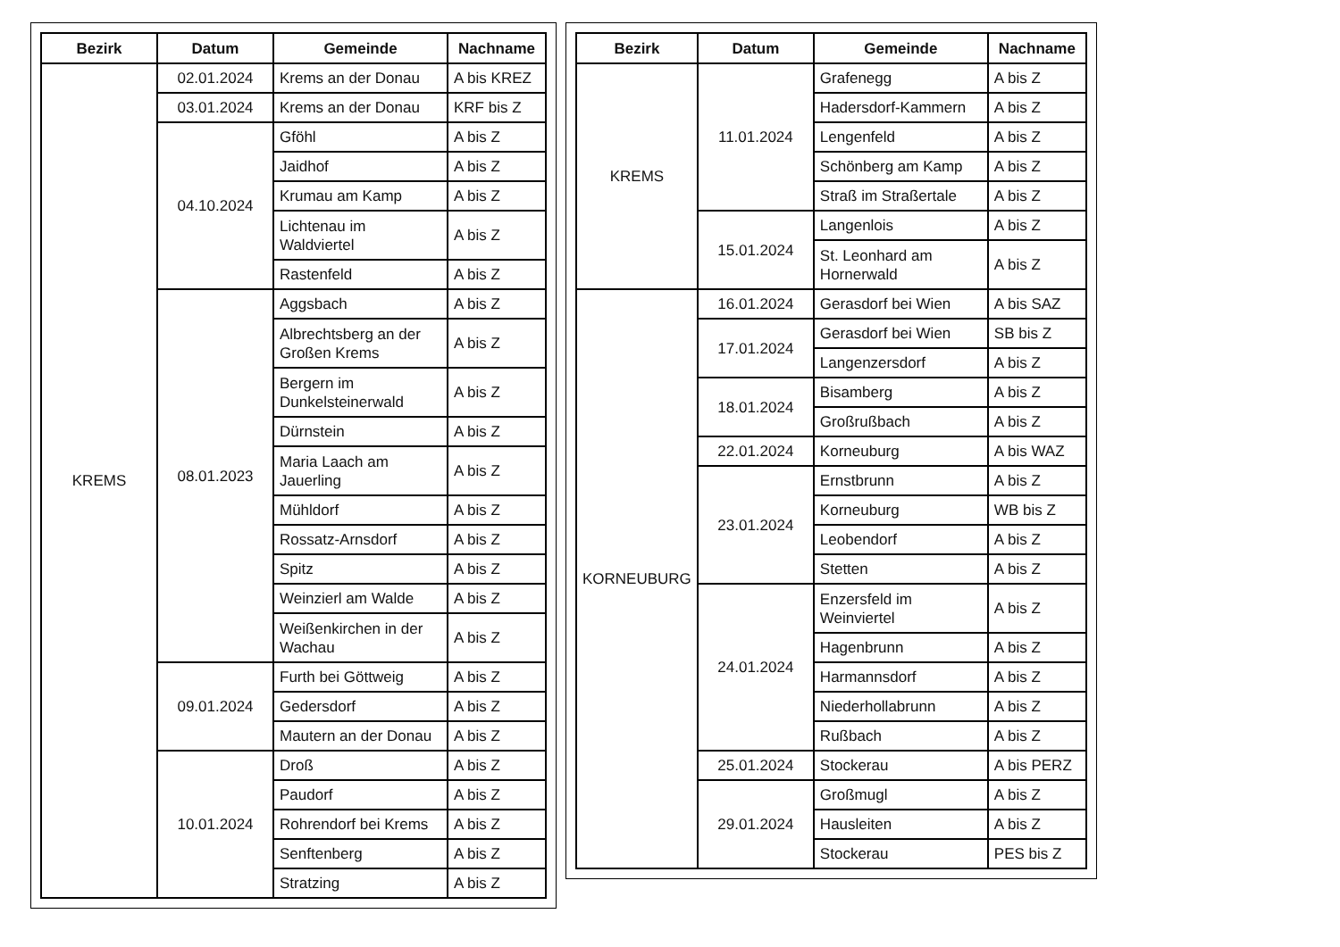| Bezirk | Datum | Gemeinde | Nachname |
| --- | --- | --- | --- |
| KREMS | 02.01.2024 | Krems an der Donau | A bis KREZ |
| | 03.01.2024 | Krems an der Donau | KRF bis Z |
| | 04.10.2024 | Gföhl | A bis Z |
| | | Jaidhof | A bis Z |
| | | Krumau am Kamp | A bis Z |
| | | Lichtenau im Waldviertel | A bis Z |
| | | Rastenfeld | A bis Z |
| | 08.01.2023 | Aggsbach | A bis Z |
| | | Albrechtsberg an der Großen Krems | A bis Z |
| | | Bergern im Dunkelsteinerwald | A bis Z |
| | | Dürnstein | A bis Z |
| | | Maria Laach am Jauerling | A bis Z |
| | | Mühldorf | A bis Z |
| | | Rossatz-Arnsdorf | A bis Z |
| | | Spitz | A bis Z |
| | | Weinzierl am Walde | A bis Z |
| | | Weißenkirchen in der Wachau | A bis Z |
| | 09.01.2024 | Furth bei Göttweig | A bis Z |
| | | Gedersdorf | A bis Z |
| | | Mautern an der Donau | A bis Z |
| | 10.01.2024 | Droß | A bis Z |
| | | Paudorf | A bis Z |
| | | Rohrendorf bei Krems | A bis Z |
| | | Senftenberg | A bis Z |
| | | Stratzing | A bis Z |
| Bezirk | Datum | Gemeinde | Nachname |
| --- | --- | --- | --- |
| KREMS | 11.01.2024 | Grafenegg | A bis Z |
| | | Hadersdorf-Kammern | A bis Z |
| | | Lengenfeld | A bis Z |
| | | Schönberg am Kamp | A bis Z |
| | | Straß im Straßertale | A bis Z |
| | 15.01.2024 | Langenlois | A bis Z |
| | | St. Leonhard am Hornerwald | A bis Z |
| KORNEUBURG | 16.01.2024 | Gerasdorf bei Wien | A bis SAZ |
| | 17.01.2024 | Gerasdorf bei Wien | SB bis Z |
| | | Langenzersdorf | A bis Z |
| | 18.01.2024 | Bisamberg | A bis Z |
| | | Großrußbach | A bis Z |
| | 22.01.2024 | Korneuburg | A bis WAZ |
| | 23.01.2024 | Ernstbrunn | A bis Z |
| | | Korneuburg | WB bis Z |
| | | Leobendorf | A bis Z |
| | | Stetten | A bis Z |
| | 24.01.2024 | Enzersfeld im Weinviertel | A bis Z |
| | | Hagenbrunn | A bis Z |
| | | Harmannsdorf | A bis Z |
| | | Niederhollabrunn | A bis Z |
| | | Rußbach | A bis Z |
| | 25.01.2024 | Stockerau | A bis PERZ |
| | 29.01.2024 | Großmugl | A bis Z |
| | | Hausleiten | A bis Z |
| | | Stockerau | PES bis Z |